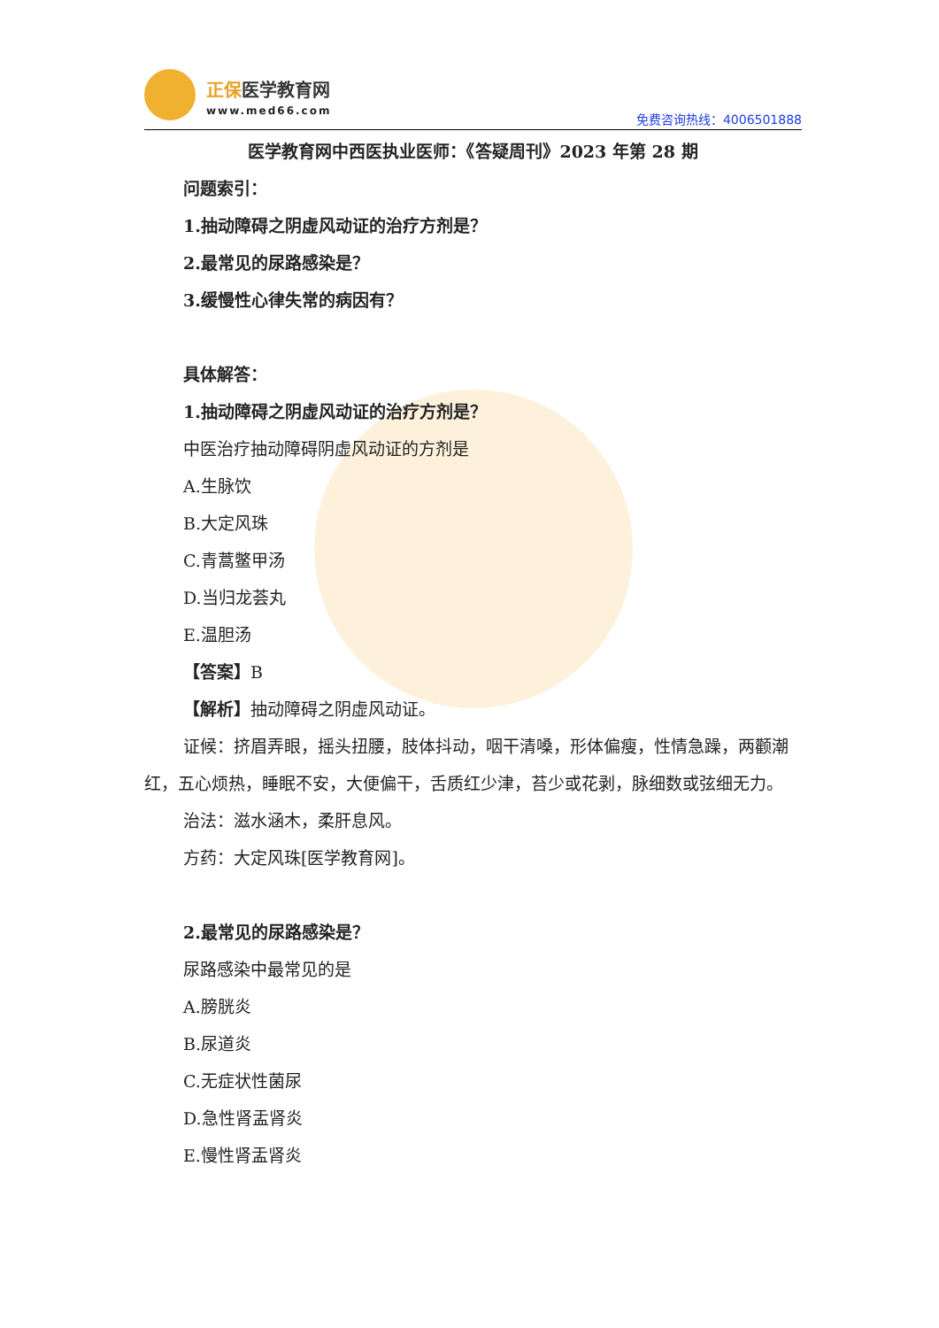正保医学教育网
www.med66.com 免费咨询热线：4006501888
医学教育网中西医执业医师：《答疑周刊》2023 年第 28 期
问题索引：
1.抽动障碍之阴虚风动证的治疗方剂是？
2.最常见的尿路感染是？
3.缓慢性心律失常的病因有？
具体解答：
1.抽动障碍之阴虚风动证的治疗方剂是？
中医治疗抽动障碍阴虚风动证的方剂是
A.生脉饮
B.大定风珠
C.青蒿鳖甲汤
D.当归龙荟丸
E.温胆汤
【答案】B
【解析】抽动障碍之阴虚风动证。
证候：挤眉弄眼，摇头扭腰，肢体抖动，咽干清嗓，形体偏瘦，性情急躁，两颧潮红，五心烦热，睡眠不安，大便偏干，舌质红少津，苔少或花剥，脉细数或弦细无力。
治法：滋水涵木，柔肝息风。
方药：大定风珠[医学教育网]。
2.最常见的尿路感染是？
尿路感染中最常见的是
A.膀胱炎
B.尿道炎
C.无症状性菌尿
D.急性肾盂肾炎
E.慢性肾盂肾炎